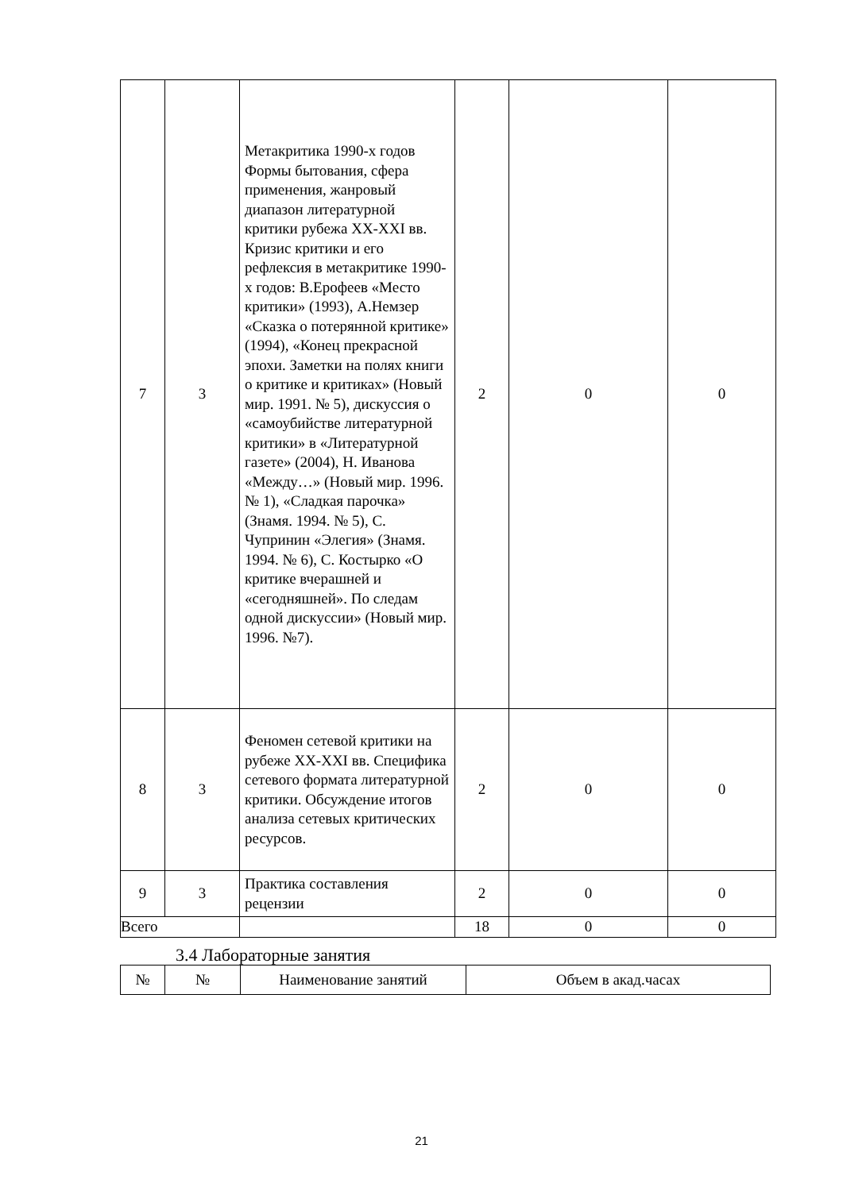| 7 | 3 | Метакритика 1990-х годов Формы бытования, сфера применения, жанровый диапазон литературной критики рубежа XX-XXI вв. Кризис критики и его рефлексия в метакритике 1990-х годов: В.Ерофеев «Место критики» (1993), А.Немзер «Сказка о потерянной критике» (1994), «Конец прекрасной эпохи. Заметки на полях книги о критике и критиках» (Новый мир. 1991. № 5), дискуссия о «самоубийстве литературной критики» в «Литературной газете» (2004), Н. Иванова «Между…» (Новый мир. 1996. № 1), «Сладкая парочка» (Знамя. 1994. № 5), С. Чупринин «Элегия» (Знамя. 1994. № 6), С. Костырко «О критике вчерашней и «сегодняшней». По следам одной дискуссии» (Новый мир. 1996. №7). | 2 | 0 | 0 |
| 8 | 3 | Феномен сетевой критики на рубеже XX-XXI вв. Специфика сетевого формата литературной критики. Обсуждение итогов анализа сетевых критических ресурсов. | 2 | 0 | 0 |
| 9 | 3 | Практика составления рецензии | 2 | 0 | 0 |
| Всего | | | 18 | 0 | 0 |
3.4 Лабораторные занятия
| № | № | Наименование занятий | Объем в акад.часах |
21